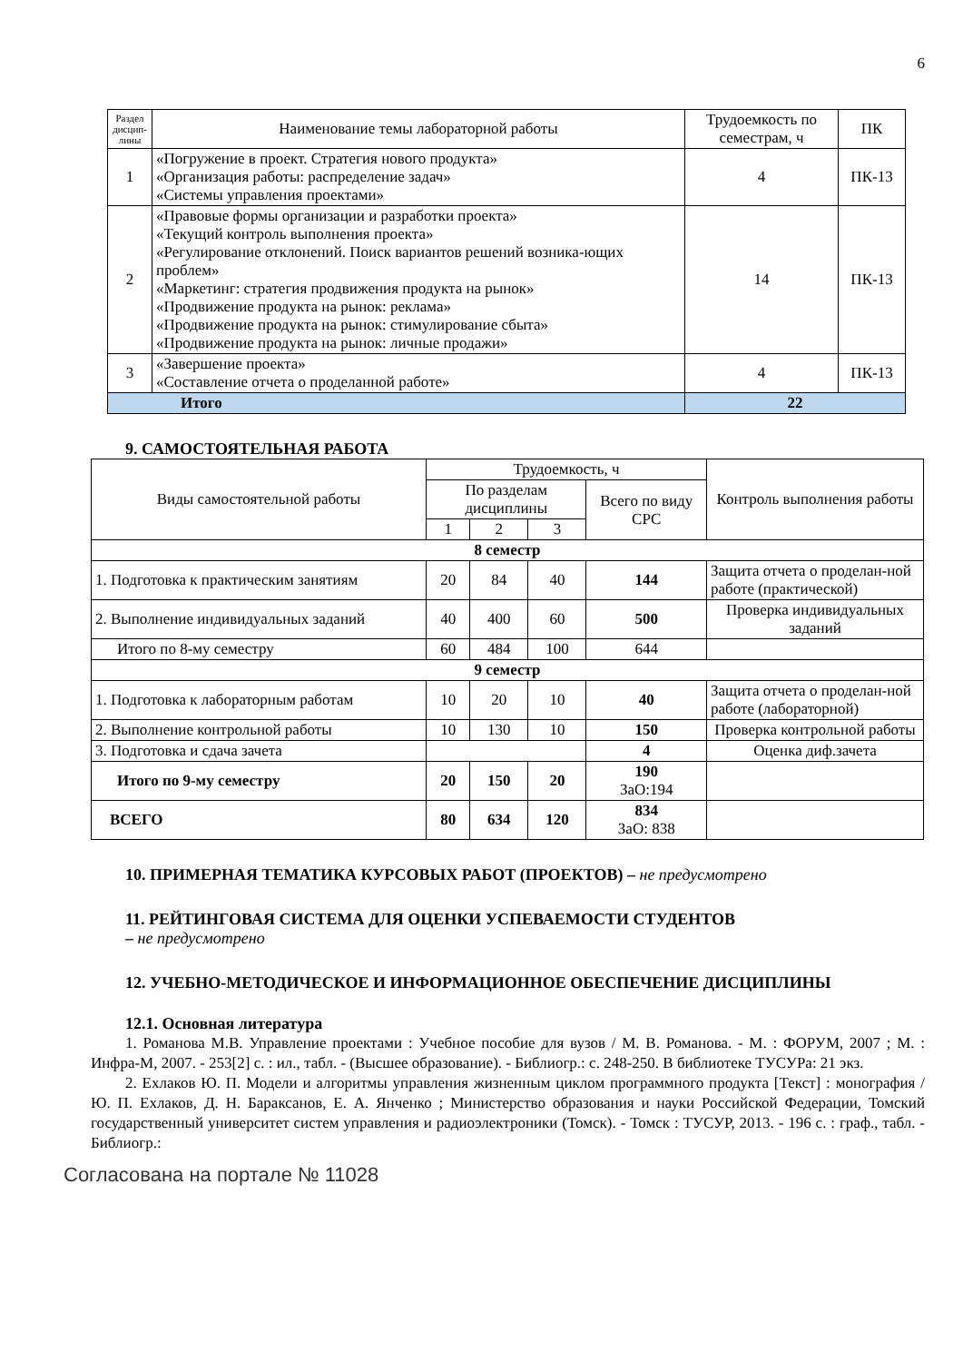6
| Раздел дисцип-лины | Наименование темы лабораторной работы | Трудоемкость по семестрам, ч | ПК |
| --- | --- | --- | --- |
| 1 | «Погружение в проект. Стратегия нового продукта» «Организация работы: распределение задач» «Системы управления проектами» | 4 | ПК-13 |
| 2 | «Правовые формы организации и разработки проекта» «Текущий контроль выполнения проекта» «Регулирование отклонений. Поиск вариантов решений возника-ющих проблем» «Маркетинг: стратегия продвижения продукта на рынок» «Продвижение продукта на рынок: реклама» «Продвижение продукта на рынок: стимулирование сбыта» «Продвижение продукта на рынок: личные продажи» | 14 | ПК-13 |
| 3 | «Завершение проекта» «Составление отчета о проделанной работе» | 4 | ПК-13 |
| Итого | | 22 | |
9. САМОСТОЯТЕЛЬНАЯ РАБОТА
| Виды самостоятельной работы | Трудоемкость, ч | | | | Контроль выполнения работы |
| | По разделам дисциплины | | | Всего по виду СРС | |
| | 1 | 2 | 3 | | |
| 8 семестр | | | | | |
| 1. Подготовка к практическим занятиям | 20 | 84 | 40 | 144 | Защита отчета о проделан-ной работе (практической) |
| 2. Выполнение индивидуальных заданий | 40 | 400 | 60 | 500 | Проверка индивидуальных заданий |
| Итого по 8-му семестру | 60 | 484 | 100 | 644 | |
| 9 семестр | | | | | |
| 1. Подготовка к лабораторным работам | 10 | 20 | 10 | 40 | Защита отчета о проделан-ной работе (лабораторной) |
| 2. Выполнение контрольной работы | 10 | 130 | 10 | 150 | Проверка контрольной работы |
| 3. Подготовка и сдача зачета | | | | 4 | Оценка диф.зачета |
| Итого по 9-му семестру | 20 | 150 | 20 | 190 ЗаО:194 | |
| ВСЕГО | 80 | 634 | 120 | 834 ЗаО: 838 | |
10. ПРИМЕРНАЯ ТЕМАТИКА КУРСОВЫХ РАБОТ (ПРОЕКТОВ) – не предусмотрено
11. РЕЙТИНГОВАЯ СИСТЕМА ДЛЯ ОЦЕНКИ УСПЕВАЕМОСТИ СТУДЕНТОВ
– не предусмотрено
12. УЧЕБНО-МЕТОДИЧЕСКОЕ И ИНФОРМАЦИОННОЕ ОБЕСПЕЧЕНИЕ ДИСЦИПЛИНЫ
12.1. Основная литература
1. Романова М.В. Управление проектами : Учебное пособие для вузов / М. В. Романова. - М. : ФОРУМ, 2007 ; М. : Инфра-М, 2007. - 253[2] с. : ил., табл. - (Высшее образование). - Библиогр.: с. 248-250. В библиотеке ТУСУРа: 21 экз.
2. Ехлаков Ю. П. Модели и алгоритмы управления жизненным циклом программного продукта [Текст] : монография / Ю. П. Ехлаков, Д. Н. Бараксанов, Е. А. Янченко ; Министерство образования и науки Российской Федерации, Томский государственный университет систем управления и радиоэлектроники (Томск). - Томск : ТУСУР, 2013. - 196 с. : граф., табл. - Библиогр.:
Согласована на портале № 11028